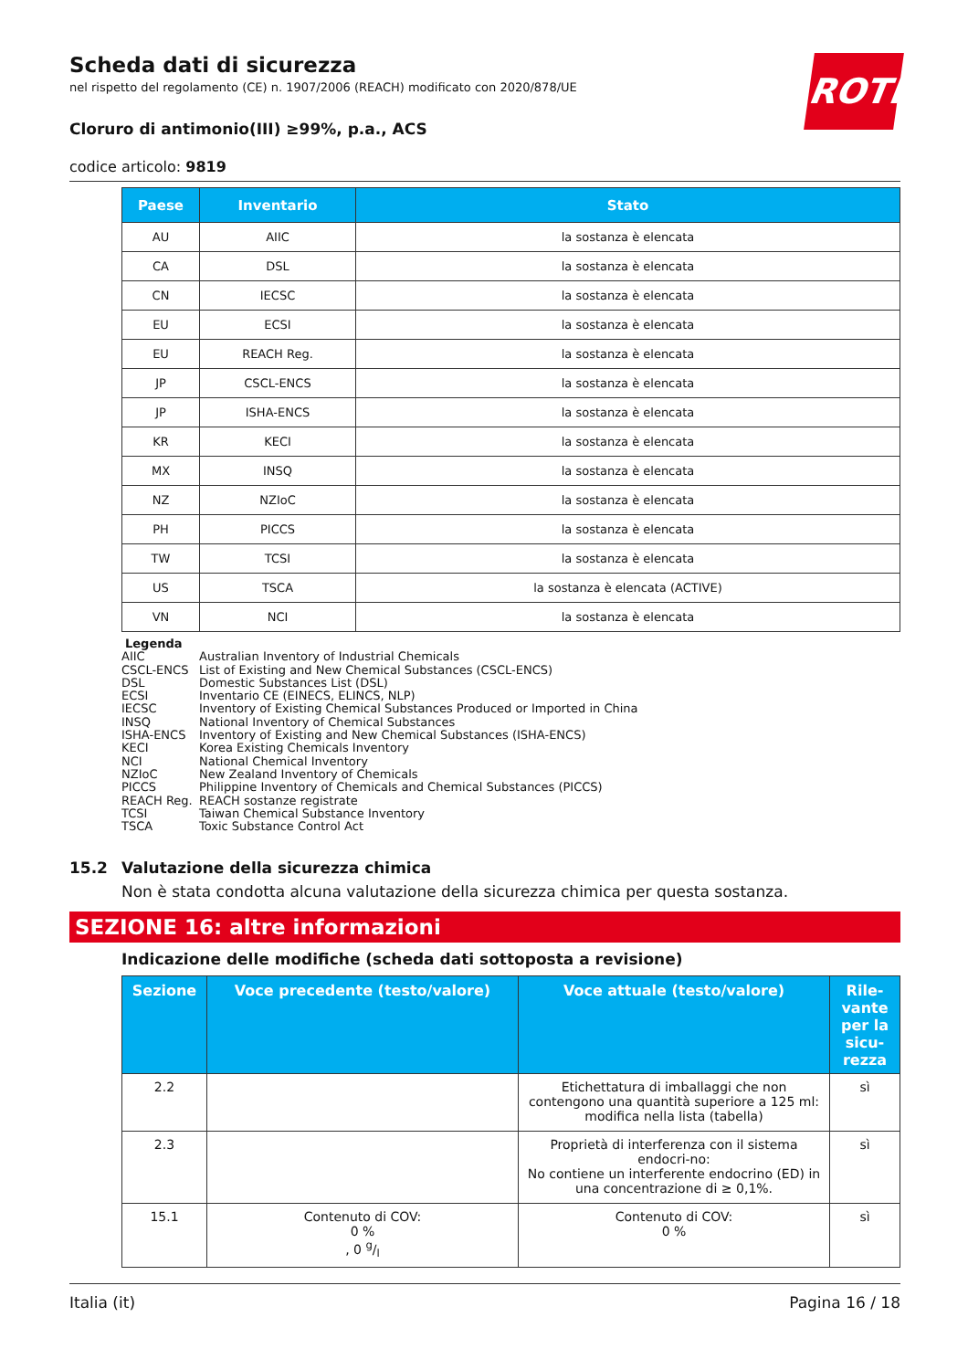ROTH
Scheda dati di sicurezza
nel rispetto del regolamento (CE) n. 1907/2006 (REACH) modificato con 2020/878/UE
Cloruro di antimonio(III) ≥99%, p.a., ACS
codice articolo: 9819
| Paese | Inventario | Stato |
| --- | --- | --- |
| AU | AIIC | la sostanza è elencata |
| CA | DSL | la sostanza è elencata |
| CN | IECSC | la sostanza è elencata |
| EU | ECSI | la sostanza è elencata |
| EU | REACH Reg. | la sostanza è elencata |
| JP | CSCL-ENCS | la sostanza è elencata |
| JP | ISHA-ENCS | la sostanza è elencata |
| KR | KECI | la sostanza è elencata |
| MX | INSQ | la sostanza è elencata |
| NZ | NZIoC | la sostanza è elencata |
| PH | PICCS | la sostanza è elencata |
| TW | TCSI | la sostanza è elencata |
| US | TSCA | la sostanza è elencata (ACTIVE) |
| VN | NCI | la sostanza è elencata |
Legenda
AIIC Australian Inventory of Industrial Chemicals
CSCL-ENCS List of Existing and New Chemical Substances (CSCL-ENCS)
DSL Domestic Substances List (DSL)
ECSI Inventario CE (EINECS, ELINCS, NLP)
IECSC Inventory of Existing Chemical Substances Produced or Imported in China
INSQ National Inventory of Chemical Substances
ISHA-ENCS Inventory of Existing and New Chemical Substances (ISHA-ENCS)
KECI Korea Existing Chemicals Inventory
NCI National Chemical Inventory
NZIoC New Zealand Inventory of Chemicals
PICCS Philippine Inventory of Chemicals and Chemical Substances (PICCS)
REACH Reg. REACH sostanze registrate
TCSI Taiwan Chemical Substance Inventory
TSCA Toxic Substance Control Act
15.2 Valutazione della sicurezza chimica
Non è stata condotta alcuna valutazione della sicurezza chimica per questa sostanza.
SEZIONE 16: altre informazioni
Indicazione delle modifiche (scheda dati sottoposta a revisione)
| Sezione | Voce precedente (testo/valore) | Voce attuale (testo/valore) | Rile- vante per la sicu- rezza |
| --- | --- | --- | --- |
| 2.2 | | Etichettatura di imballaggi che non contengono una quantità superiore a 125 ml: modifica nella lista (tabella) | sì |
| 2.3 | | Proprietà di interferenza con il sistema endocri-no: No contiene un interferente endocrino (ED) in una concentrazione di ≥ 0,1%. | sì |
| 15.1 | Contenuto di COV: 0 % , 0 g/l | Contenuto di COV: 0 % | sì |
Italia (it) Pagina 16 / 18